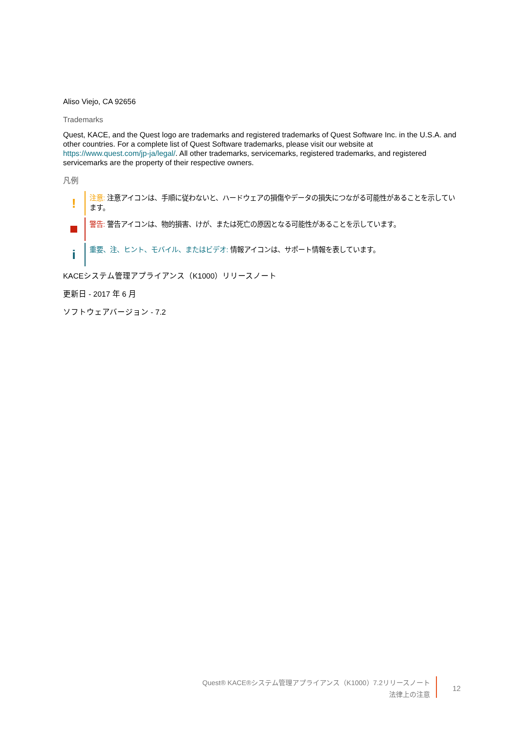Aliso Viejo, CA 92656
Trademarks
Quest, KACE, and the Quest logo are trademarks and registered trademarks of Quest Software Inc. in the U.S.A. and other countries. For a complete list of Quest Software trademarks, please visit our website at https://www.quest.com/jp-ja/legal/. All other trademarks, servicemarks, registered trademarks, and registered servicemarks are the property of their respective owners.
凡例
!
注意: 注意アイコンは、手順に従わないと、ハードウェアの損傷やデータの損失につながる可能性があることを示しています。
警告: 警告アイコンは、物的損害、けが、または死亡の原因となる可能性があることを示しています。
i
重要、注、ヒント、モバイル、またはビデオ: 情報アイコンは、サポート情報を表しています。
KACEシステム管理アプライアンス（K1000）リリースノート
更新日 - 2017 年 6 月
ソフトウェアバージョン - 7.2
Quest® KACE®システム管理アプライアンス（K1000）7.2リリースノート
法律上の注意
12